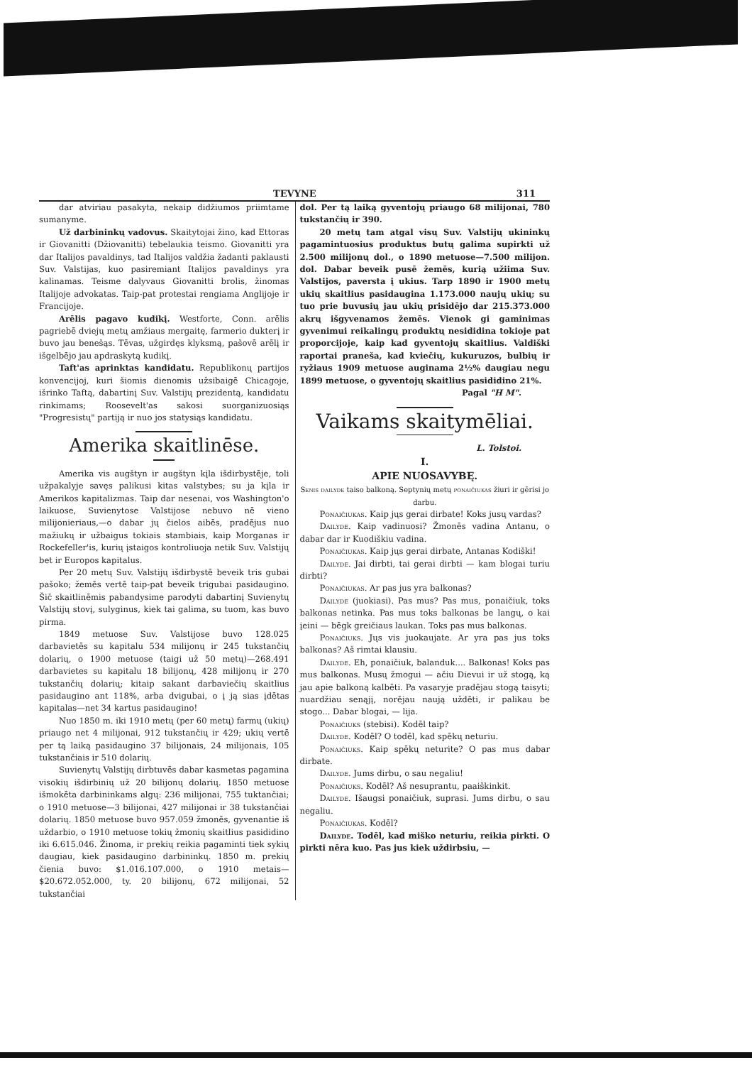TEVYNE 311
dar atviriau pasakyta, nekaip didžiumos priimtame sumanyme.
Už darbininkų vadovus. Skaitytojai žino, kad Ettoras ir Giovanitti (Džiovanitti) tebelaukia teismo. Giovanitti yra dar Italijos pavaldinys, tad Italijos valdžia žadanti paklausti Suv. Valstijas, kuo pasiremiant Italijos pavaldinys yra kalinamas. Teisme dalyvaus Giovanitti brolis, žinomas Italijoje advokatas. Taip-pat protestai rengiama Anglijoje ir Francijoje.
Arēlis pagavo kudikį. Westforte, Conn. arēlis pagriebē dviejų metų amžiaus mergaitę, farmerio dukterį ir buvo jau benešąs. Tēvas, užgirdęs klyksmą, pašovē arēlį ir išgelbējo jau apdraskytą kudikį.
Taft'as aprinktas kandidatu. Republikonų partijos konvencijoj, kuri šiomis dienomis užsibaigē Chicagoje, išrinko Taftą, dabartinį Suv. Valstijų prezidentą, kandidatu rinkimams; Roosevelt'as sakosi suorganizuosiąs "Progresistų" partiją ir nuo jos statysiąs kandidatu.
Amerika skaitlinēse.
Amerika vis augštyn ir augštyn kįla išdirbystēje, toli užpakalyje savęs palikusi kitas valstybes; su ja kįla ir Amerikos kapitalizmas. Taip dar nesenai, vos Washington'o laikuose, Suvienytose Valstijose nebuvo nē vieno milijonieriaus,—o dabar jų čielos aibēs, pradējus nuo mažiukų ir užbaigus tokiais stambiais, kaip Morganas ir Rockefeller'is, kurių įstaigos kontroliuoja netik Suv. Valstijų bet ir Europos kapitalus.
Per 20 metų Suv. Valstijų išdirbystē beveik tris gubai pašoko; žemēs vertē taip-pat beveik trigubai pasidaugino. Šič skaitlinēmis pabandysime parodyti dabartinį Suvienytų Valstijų stovį, sulyginus, kiek tai galima, su tuom, kas buvo pirma.
1849 metuose Suv. Valstijose buvo 128.025 darbavietēs su kapitalu 534 milijonų ir 245 tukstančių dolarių, o 1900 metuose (taigi už 50 metų)—268.491 darbavietes su kapitalu 18 bilijonų, 428 milijonų ir 270 tukstančių dolarių; kitaip sakant darbaviečių skaitlius pasidaugino ant 118%, arba dvigubai, o į ją sias įdētas kapitalas—net 34 kartus pasidaugino!
Nuo 1850 m. iki 1910 metų (per 60 metų) farmų (ukių) priaugo net 4 milijonai, 912 tukstančių ir 429; ukių vertē per tą laiką pasidaugino 37 bilijonais, 24 milijonais, 105 tukstančiais ir 510 dolarių.
Suvienytų Valstijų dirbtuvēs dabar kasmetas pagamina visokių išdirbinių už 20 bilijonų dolarių. 1850 metuose išmokēta darbininkams algų: 236 milijonai, 755 tuktančiai; o 1910 metuose—3 bilijonai, 427 milijonai ir 38 tukstančiai dolarių. 1850 metuose buvo 957.059 žmonēs, gyvenantie iš uždarbio, o 1910 metuose tokių žmonių skaitlius pasididino iki 6.615.046. Žinoma, ir prekių reikia pagaminti tiek sykių daugiau, kiek pasidaugino darbininkų. 1850 m. prekių čienia buvo: $1.016.107.000, o 1910 metais—$20.672.052.000, ty. 20 bilijonų, 672 milijonai, 52 tukstančiai
dol. Per tą laiką gyventojų priaugo 68 milijonai, 780 tukstančių ir 390.
20 metų tam atgal visų Suv. Valstijų ukininkų pagamintuosius produktus butų galima supirkti už 2.500 milijonų dol., o 1890 metuose—7.500 milijon. dol. Dabar beveik pusē žemēs, kurią užiima Suv. Valstijos, paversta į ukius. Tarp 1890 ir 1900 metų ukių skaitlius pasidaugina 1.173.000 naujų ukių; su tuo prie buvusių jau ukių prisidējo dar 215.373.000 akrų išgyvenamos žemēs. Vienok gi gaminimas gyvenimui reikalingų produktų nesididina tokioje pat proporcijoje, kaip kad gyventojų skaitlius. Valdiški raportai praneša, kad kviečių, kukuruzos, bulbių ir ryžiaus 1909 metuose auginama 2½% daugiau negu 1899 metuose, o gyventojų skaitlius pasididino 21%.
Pagal "H M".
Vaikams skaitymēliai.
L. Tolstoi.
I.
APIE NUOSAVYBĘ.
Senis dailyde taiso balkoną. Septynių metų ponaičiukas žiuri ir gērisi jo darbu.
Ponaičiukas. Kaip jųs gerai dirbate! Koks jusų vardas?
Dailyde. Kaip vadinuosi? Žmonēs vadina Antanu, o dabar dar ir Kuodiškiu vadina.
Ponaičiukas. Kaip jųs gerai dirbate, Antanas Kodiški!
Dailyde. Jai dirbti, tai gerai dirbti — kam blogai turiu dirbti?
Ponaičiukas. Ar pas jus yra balkonas?
Dailyde (juokiasi). Pas mus? Pas mus, ponaičiuk, toks balkonas netinka. Pas mus toks balkonas be langų, o kai įeini — bēgk greičiaus laukan. Toks pas mus balkonas.
Ponaičiuks. Jųs vis juokaujate. Ar yra pas jus toks balkonas? Aš rimtai klausiu.
Dailyde. Eh, ponaičiuk, balanduk.... Balkonas! Koks pas mus balkonas. Musų žmogui — ačiu Dievui ir už stogą, ką jau apie balkoną kalbēti. Pa vasaryje pradējau stogą taisyti; nuardžiau senąjį, norējau naują uždēti, ir palikau be stogo... Dabar blogai, — lija.
Ponaičiuks (stebisi). Kodēl taip?
Dailyde. Kodēl? O todēl, kad spēkų neturiu.
Ponaičiuks. Kaip spēkų neturite? O pas mus dabar dirbate.
Dailyde. Jums dirbu, o sau negaliu!
Ponaičiuks. Kodēl? Aš nesuprantu, paaiškinkit.
Dailyde. Išaugsi ponaičiuk, suprasi. Jums dirbu, o sau negaliu.
Ponaičiukas. Kodēl?
Dailyde. Todēl, kad miško neturiu, reikia pirkti. O pirkti nēra kuo. Pas jus kiek uždirbsiu, —